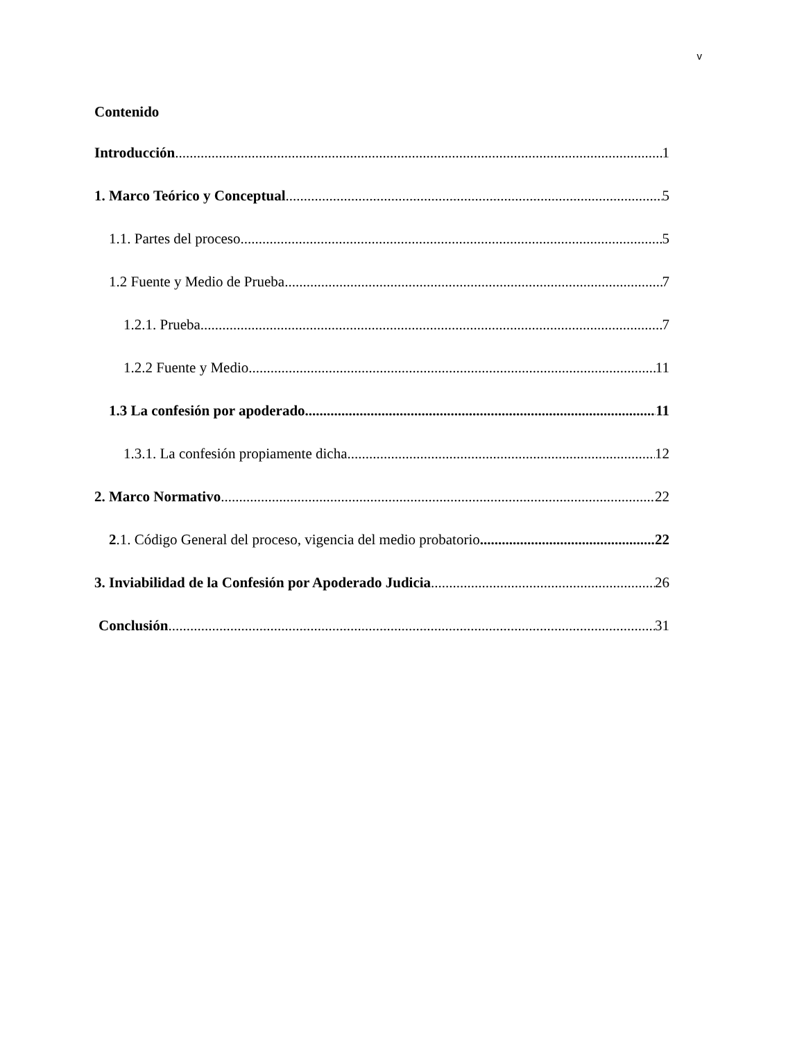v
Contenido
Introducción 1
1. Marco Teórico y Conceptual 5
1.1. Partes del proceso 5
1.2 Fuente y Medio de Prueba 7
1.2.1. Prueba 7
1.2.2 Fuente y Medio 11
1.3 La confesión por apoderado 11
1.3.1. La confesión propiamente dicha 12
2. Marco Normativo 22
2.1. Código General del proceso, vigencia del medio probatorio 22
3. Inviabilidad de la Confesión por Apoderado Judicia 26
Conclusión 31